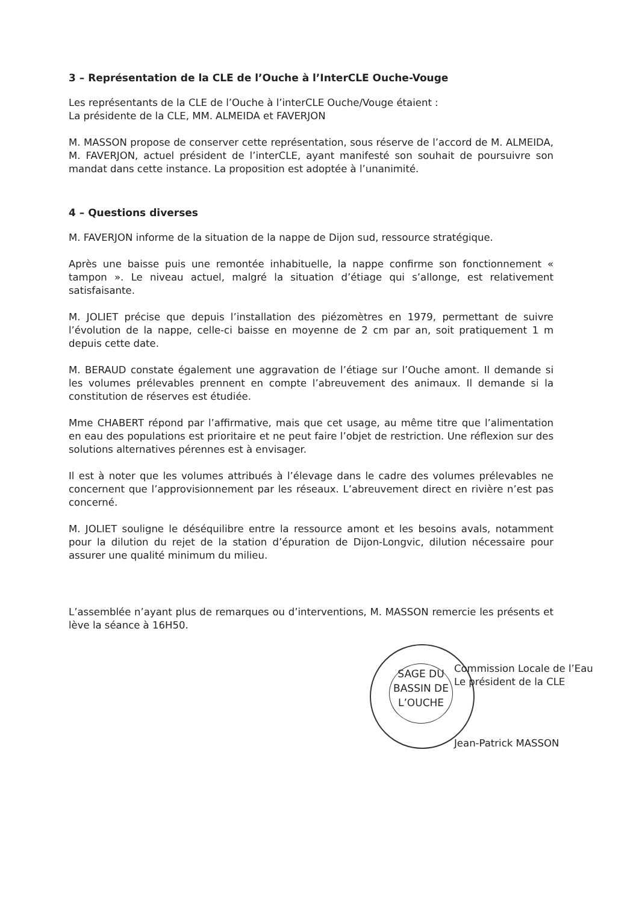3 – Représentation de la CLE de l’Ouche à l’InterCLE Ouche-Vouge
Les représentants de la CLE de l’Ouche à l’interCLE Ouche/Vouge étaient :
La présidente de la CLE, MM. ALMEIDA et FAVERJON
M. MASSON propose de conserver cette représentation, sous réserve de l’accord de M. ALMEIDA, M. FAVERJON, actuel président de l’interCLE, ayant manifesté son souhait de poursuivre son mandat dans cette instance. La proposition est adoptée à l’unanimité.
4 – Questions diverses
M. FAVERJON informe de la situation de la nappe de Dijon sud, ressource stratégique.
Après une baisse puis une remontée inhabituelle, la nappe confirme son fonctionnement « tampon ». Le niveau actuel, malgré la situation d’étiage qui s’allonge, est relativement satisfaisante.
M. JOLIET précise que depuis l’installation des piézomètres en 1979, permettant de suivre l’évolution de la nappe, celle-ci baisse en moyenne de 2 cm par an, soit pratiquement 1 m depuis cette date.
M. BERAUD constate également une aggravation de l’étiage sur l’Ouche amont. Il demande si les volumes prélevables prennent en compte l’abreuvement des animaux. Il demande si la constitution de réserves est étudiée.
Mme CHABERT répond par l’affirmative, mais que cet usage, au même titre que l’alimentation en eau des populations est prioritaire et ne peut faire l’objet de restriction. Une réflexion sur des solutions alternatives pérennes est à envisager.
Il est à noter que les volumes attribués à l’élevage dans le cadre des volumes prélevables ne concernent que l’approvisionnement par les réseaux. L’abreuvement direct en rivière n’est pas concerné.
M. JOLIET souligne le déséquilibre entre la ressource amont et les besoins avals, notamment pour la dilution du rejet de la station d’épuration de Dijon-Longvic, dilution nécessaire pour assurer une qualité minimum du milieu.
L’assemblée n’ayant plus de remarques ou d’interventions, M. MASSON remercie les présents et lève la séance à 16H50.
SAGE DU BASSIN DE L’OUCHE
Commission Locale de l’Eau
Le président de la CLE
Jean-Patrick MASSON